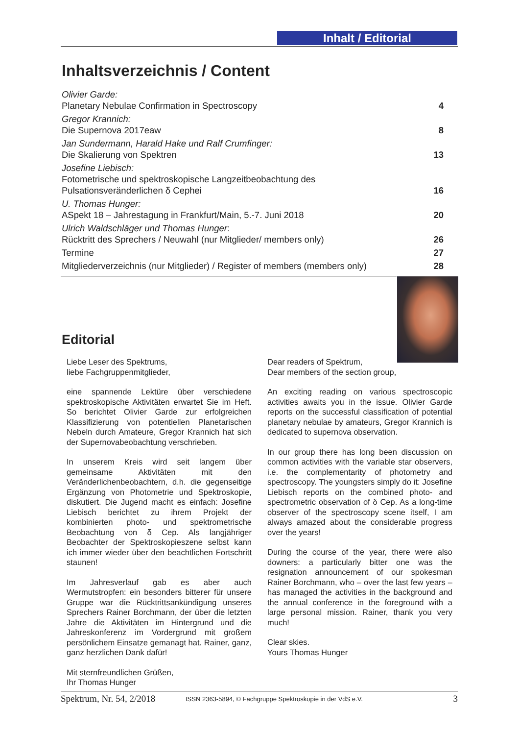Inhalt / Editorial
Inhaltsverzeichnis / Content
| Olivier Garde: Planetary Nebulae Confirmation in Spectroscopy | 4 |
| Gregor Krannich: Die Supernova 2017eaw | 8 |
| Jan Sundermann, Harald Hake und Ralf Crumfinger: Die Skalierung von Spektren | 13 |
| Josefine Liebisch: Fotometrische und spektroskopische Langzeitbeobachtung des Pulsationsveränderlichen δ Cephei | 16 |
| U. Thomas Hunger: ASpekt 18 – Jahrestagung in Frankfurt/Main, 5.-7. Juni 2018 | 20 |
| Ulrich Waldschläger und Thomas Hunger : Rücktritt des Sprechers / Neuwahl (nur Mitglieder/ members only) | 26 |
| Termine | 27 |
| Mitgliederverzeichnis (nur Mitglieder) / Register of members (members only) | 28 |
Editorial
Liebe Leser des Spektrums,
liebe Fachgruppenmitglieder,
eine spannende Lektüre über verschiedene spektroskopische Aktivitäten erwartet Sie im Heft. So berichtet Olivier Garde zur erfolgreichen Klassifizierung von potentiellen Planetarischen Nebeln durch Amateure, Gregor Krannich hat sich der Supernovabeobachtung verschrieben.
In unserem Kreis wird seit langem über gemeinsame Aktivitäten mit den Veränderlichenbeobachtern, d.h. die gegenseitige Ergänzung von Photometrie und Spektroskopie, diskutiert. Die Jugend macht es einfach: Josefine Liebisch berichtet zu ihrem Projekt der kombinierten photo- und spektrometrische Beobachtung von δ Cep. Als langjähriger Beobachter der Spektroskopieszene selbst kann ich immer wieder über den beachtlichen Fortschritt staunen!
Im Jahresverlauf gab es aber auch Wermutstropfen: ein besonders bitterer für unsere Gruppe war die Rücktrittsankündigung unseres Sprechers Rainer Borchmann, der über die letzten Jahre die Aktivitäten im Hintergrund und die Jahreskonferenz im Vordergrund mit großem persönlichem Einsatze gemanagt hat. Rainer, ganz, ganz herzlichen Dank dafür!
Mit sternfreundlichen Grüßen,
Ihr Thomas Hunger
Dear readers of Spektrum,
Dear members of the section group,
An exciting reading on various spectroscopic activities awaits you in the issue. Olivier Garde reports on the successful classification of potential planetary nebulae by amateurs, Gregor Krannich is dedicated to supernova observation.
In our group there has long been discussion on common activities with the variable star observers, i.e. the complementarity of photometry and spectroscopy. The youngsters simply do it: Josefine Liebisch reports on the combined photo- and spectrometric observation of δ Cep. As a long-time observer of the spectroscopy scene itself, I am always amazed about the considerable progress over the years!
During the course of the year, there were also downers: a particularly bitter one was the resignation announcement of our spokesman Rainer Borchmann, who – over the last few years – has managed the activities in the background and the annual conference in the foreground with a large personal mission. Rainer, thank you very much!
Clear skies.
Yours Thomas Hunger
Spektrum, Nr. 54, 2/2018 ISSN 2363-5894, © Fachgruppe Spektroskopie in der VdS e.V. 3